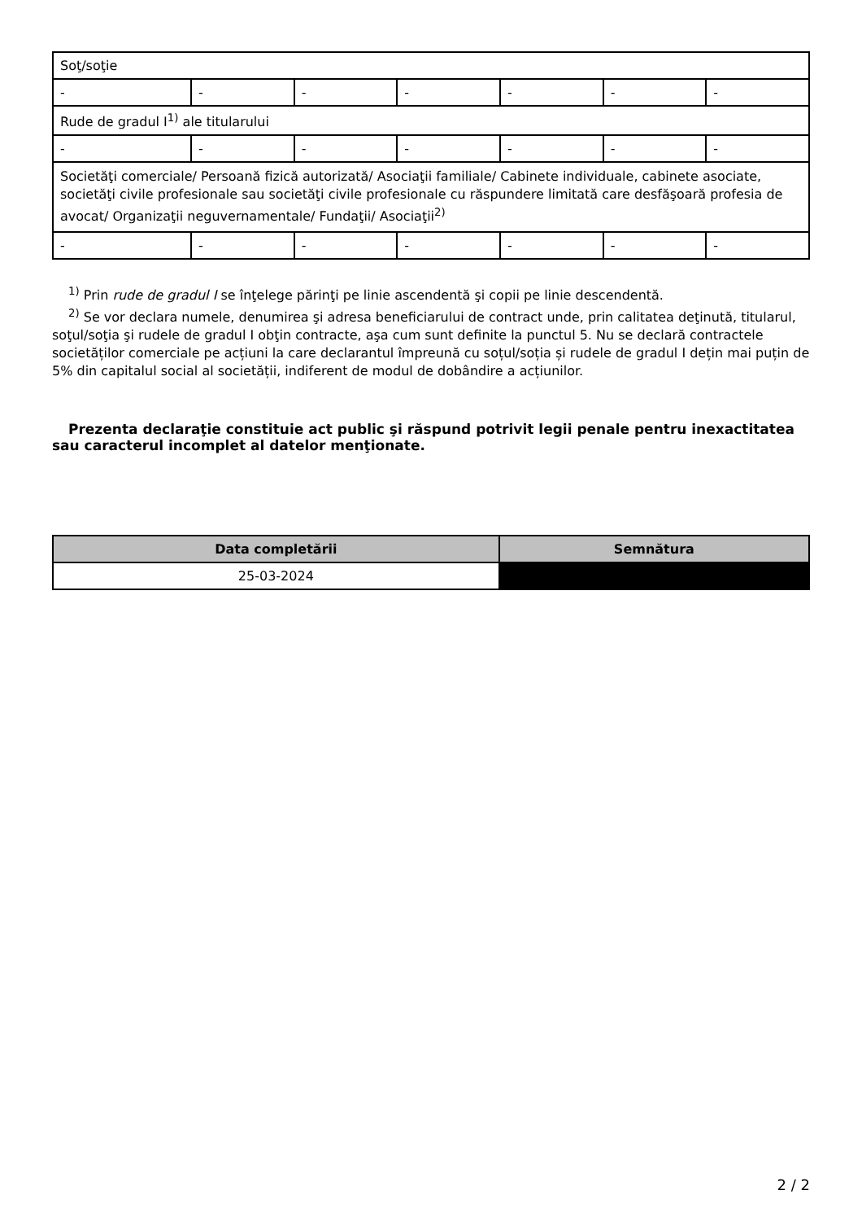| Soţ/soţie | | | | | | |
| - | - | - | - | - | - | - |
| Rude de gradul I<sup>1)</sup> ale titularului | | | | | | |
| - | - | - | - | - | - | - |
| Societăţi comerciale/ Persoană fizică autorizată/ Asociaţii familiale/ Cabinete individuale, cabinete asociate, societăţi civile profesionale sau societăţi civile profesionale cu răspundere limitată care desfăşoară profesia de avocat/ Organizaţii neguvernamentale/ Fundaţii/ Asociaţii<sup>2)</sup> | | | | | | |
| - | - | - | - | - | - | - |
<sup>1)</sup> Prin rude de gradul I se înţelege părinţi pe linie ascendentă şi copii pe linie descendentă.
<sup>2)</sup> Se vor declara numele, denumirea şi adresa beneficiarului de contract unde, prin calitatea deţinută, titularul, soţul/soţia şi rudele de gradul I obţin contracte, aşa cum sunt definite la punctul 5. Nu se declară contractele societăților comerciale pe acțiuni la care declarantul împreună cu soțul/soția și rudele de gradul I dețin mai puțin de 5% din capitalul social al societății, indiferent de modul de dobândire a acțiunilor.
Prezenta declaraţie constituie act public şi răspund potrivit legii penale pentru inexactitatea sau caracterul incomplet al datelor menţionate.
| Data completării | Semnătura |
| --- | --- |
| 25-03-2024 | |
2 / 2